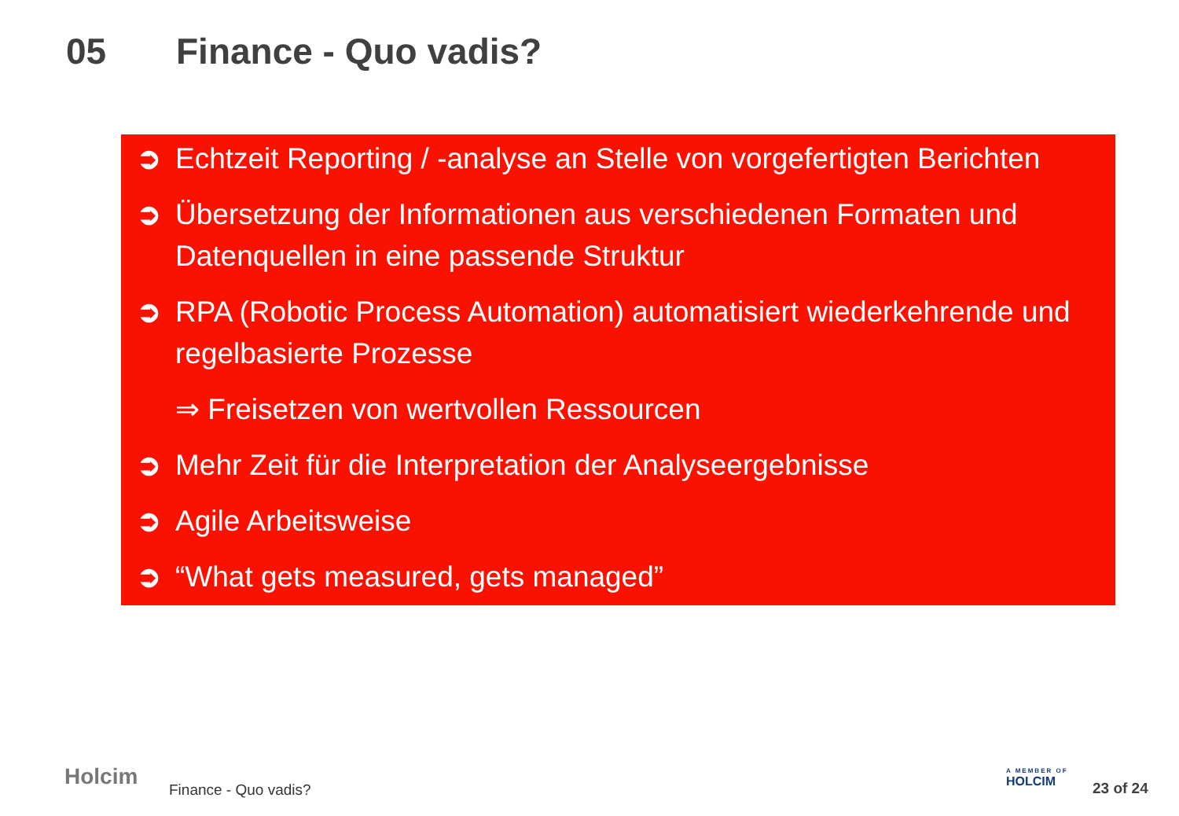05 Finance - Quo vadis?
➲ Echtzeit Reporting / -analyse an Stelle von vorgefertigten Berichten
➲ Übersetzung der Informationen aus verschiedenen Formaten und Datenquellen in eine passende Struktur
➲ RPA (Robotic Process Automation) automatisiert wiederkehrende und regelbasierte Prozesse
⇒ Freisetzen von wertvollen Ressourcen
➲ Mehr Zeit für die Interpretation der Analyseergebnisse
➲ Agile Arbeitsweise
➲ “What gets measured, gets managed”
Holcim Finance - Quo vadis?
A MEMBER OF
HOLCIM
23 of 24